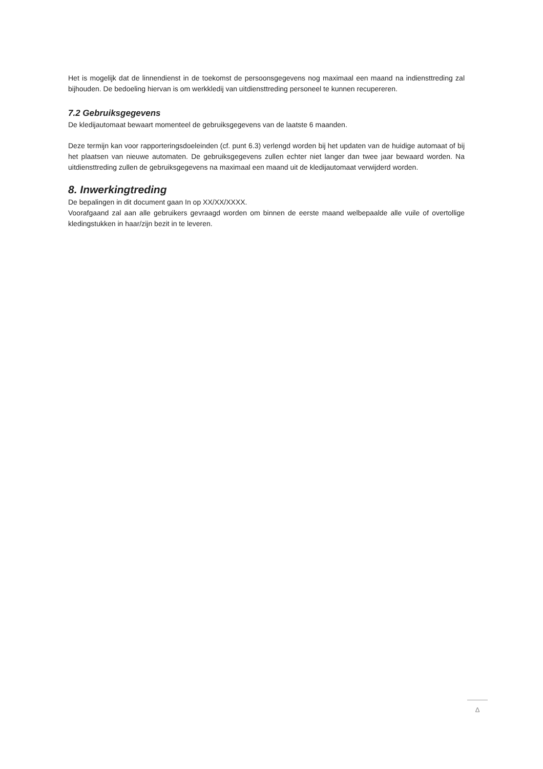Het is mogelijk dat de linnendienst in de toekomst de persoonsgegevens nog maximaal een maand na indiensttreding zal bijhouden. De bedoeling hiervan is om werkkledij van uitdiensttreding personeel te kunnen recupereren.
7.2 Gebruiksgegevens
De kledijautomaat bewaart momenteel de gebruiksgegevens van de laatste 6 maanden.
Deze termijn kan voor rapporteringsdoeleinden (cf. punt 6.3) verlengd worden bij het updaten van de huidige automaat of bij het plaatsen van nieuwe automaten. De gebruiksgegevens zullen echter niet langer dan twee jaar bewaard worden. Na uitdiensttreding zullen de gebruiksgegevens na maximaal een maand uit de kledijautomaat verwijderd worden.
8. Inwerkingtreding
De bepalingen in dit document gaan In op XX/XX/XXXX.
Voorafgaand zal aan alle gebruikers gevraagd worden om binnen de eerste maand welbepaalde alle vuile of overtollige kledingstukken in haar/zijn bezit in te leveren.
Δ